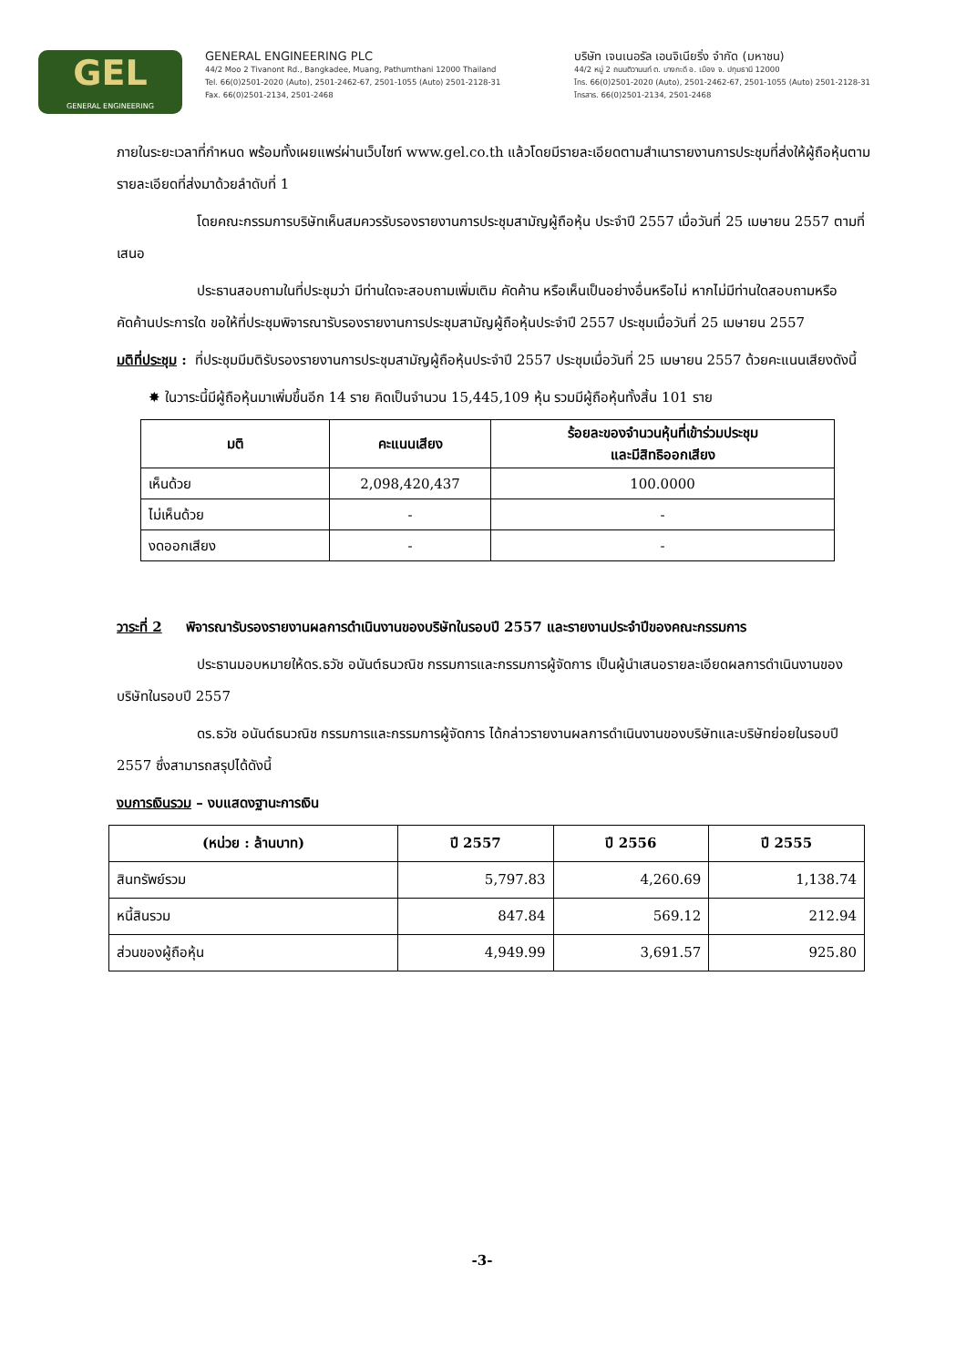GEL
GENERAL ENGINEERING
GENERAL ENGINEERING PLC
44/2 Moo 2 Tivanont Rd., Bangkadee, Muang, Pathumthani 12000 Thailand
Tel. 66(0)2501-2020 (Auto), 2501-2462-67, 2501-1055 (Auto) 2501-2128-31
Fax. 66(0)2501-2134, 2501-2468
บริษัท เจนเนอรัล เอนจิเนียริ่ง จำกัด (มหาชน)
44/2 หมู่ 2 ถนนติวานนท์ ต. บางกะดี อ. เมือง จ. ปทุมธานี 12000
โทร. 66(0)2501-2020 (Auto), 2501-2462-67, 2501-1055 (Auto) 2501-2128-31
โทรสาร. 66(0)2501-2134, 2501-2468
ภายในระยะเวลาที่กำหนด พร้อมทั้งเผยแพร่ผ่านเว็บไซท์ www.gel.co.th แล้วโดยมีรายละเอียดตามสำเนารายงานการประชุมที่ส่งให้ผู้ถือหุ้นตามรายละเอียดที่ส่งมาด้วยลำดับที่ 1
โดยคณะกรรมการบริษัทเห็นสมควรรับรองรายงานการประชุมสามัญผู้ถือหุ้น ประจำปี 2557 เมื่อวันที่ 25 เมษายน 2557 ตามที่เสนอ
ประธานสอบถามในที่ประชุมว่า มีท่านใดจะสอบถามเพิ่มเติม คัดค้าน หรือเห็นเป็นอย่างอื่นหรือไม่ หากไม่มีท่านใดสอบถามหรือคัดค้านประการใด ขอให้ที่ประชุมพิจารณารับรองรายงานการประชุมสามัญผู้ถือหุ้นประจำปี 2557 ประชุมเมื่อวันที่ 25 เมษายน 2557
มติที่ประชุม : ที่ประชุมมีมติรับรองรายงานการประชุมสามัญผู้ถือหุ้นประจำปี 2557 ประชุมเมื่อวันที่ 25 เมษายน 2557 ด้วยคะแนนเสียงดังนี้
✸ ในวาระนี้มีผู้ถือหุ้นมาเพิ่มขึ้นอีก 14 ราย คิดเป็นจำนวน 15,445,109 หุ้น รวมมีผู้ถือหุ้นทั้งสิ้น 101 ราย
| มติ | คะแนนเสียง | ร้อยละของจำนวนหุ้นที่เข้าร่วมประชุม และมีสิทธิออกเสียง |
| --- | --- | --- |
| เห็นด้วย | 2,098,420,437 | 100.0000 |
| ไม่เห็นด้วย | - | - |
| งดออกเสียง | - | - |
วาระที่ 2 พิจารณารับรองรายงานผลการดำเนินงานของบริษัทในรอบปี 2557 และรายงานประจำปีของคณะกรรมการ
ประธานมอบหมายให้ดร.ธวัช อนันต์ธนวณิช กรรมการและกรรมการผู้จัดการ เป็นผู้นำเสนอรายละเอียดผลการดำเนินงานของบริษัทในรอบปี 2557
ดร.ธวัช อนันต์ธนวณิช กรรมการและกรรมการผู้จัดการ ได้กล่าวรายงานผลการดำเนินงานของบริษัทและบริษัทย่อยในรอบปี 2557 ซึ่งสามารถสรุปได้ดังนี้
งบการเงินรวม – งบแสดงฐานะการเงิน
| (หน่วย : ล้านบาท) | ปี 2557 | ปี 2556 | ปี 2555 |
| --- | --- | --- | --- |
| สินทรัพย์รวม | 5,797.83 | 4,260.69 | 1,138.74 |
| หนี้สินรวม | 847.84 | 569.12 | 212.94 |
| ส่วนของผู้ถือหุ้น | 4,949.99 | 3,691.57 | 925.80 |
-3-